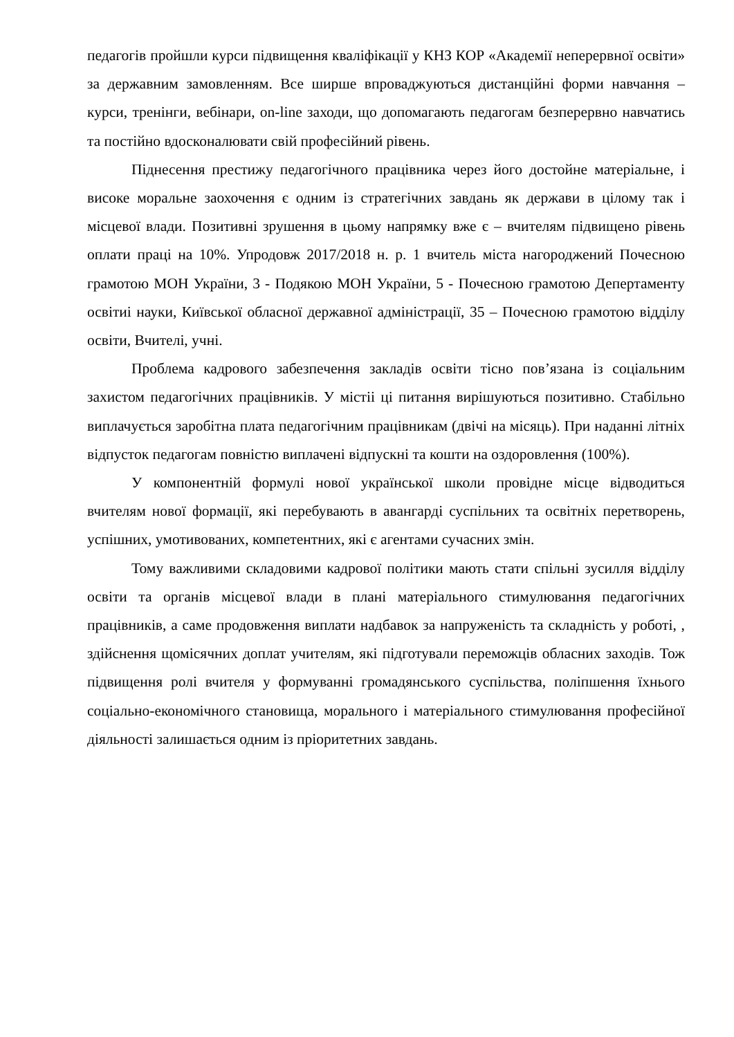педагогів пройшли курси підвищення кваліфікації у КНЗ КОР «Академії неперервної освіти» за державним замовленням. Все ширше впроваджуються дистанційні форми навчання – курси, тренінги, вебінари, on-line заходи, що допомагають педагогам безперервно навчатись та постійно вдосконалювати свій професійний рівень.
Піднесення престижу педагогічного працівника через його достойне матеріальне, і високе моральне заохочення є одним із стратегічних завдань як держави в цілому так і місцевої влади. Позитивні зрушення в цьому напрямку вже є – вчителям підвищено рівень оплати праці на 10%. Упродовж 2017/2018 н. р. 1 вчитель міста нагороджений Почесною грамотою МОН України, 3 - Подякою МОН України, 5 - Почесною грамотою Депертаменту освітиі науки, Київської обласної державної адміністрації, 35 – Почесною грамотою відділу освіти, Вчителі, учні.
Проблема кадрового забезпечення закладів освіти тісно пов’язана із соціальним захистом педагогічних працівників. У містіі ці питання вирішуються позитивно. Стабільно виплачується заробітна плата педагогічним працівникам (двічі на місяць). При наданні літніх відпусток педагогам повністю виплачені відпускні та кошти на оздоровлення (100%).
У компонентній формулі нової української школи провідне місце відводиться вчителям нової формації, які перебувають в авангарді суспільних та освітніх перетворень, успішних, умотивованих, компетентних, які є агентами сучасних змін.
Тому важливими складовими кадрової політики мають стати спільні зусилля відділу освіти та органів місцевої влади в плані матеріального стимулювання педагогічних працівників, а саме продовження виплати надбавок за напруженість та складність у роботі, , здійснення щомісячних доплат учителям, які підготували переможців обласних заходів. Тож підвищення ролі вчителя у формуванні громадянського суспільства, поліпшення їхнього соціально-економічного становища, морального і матеріального стимулювання професійної діяльності залишається одним із пріоритетних завдань.